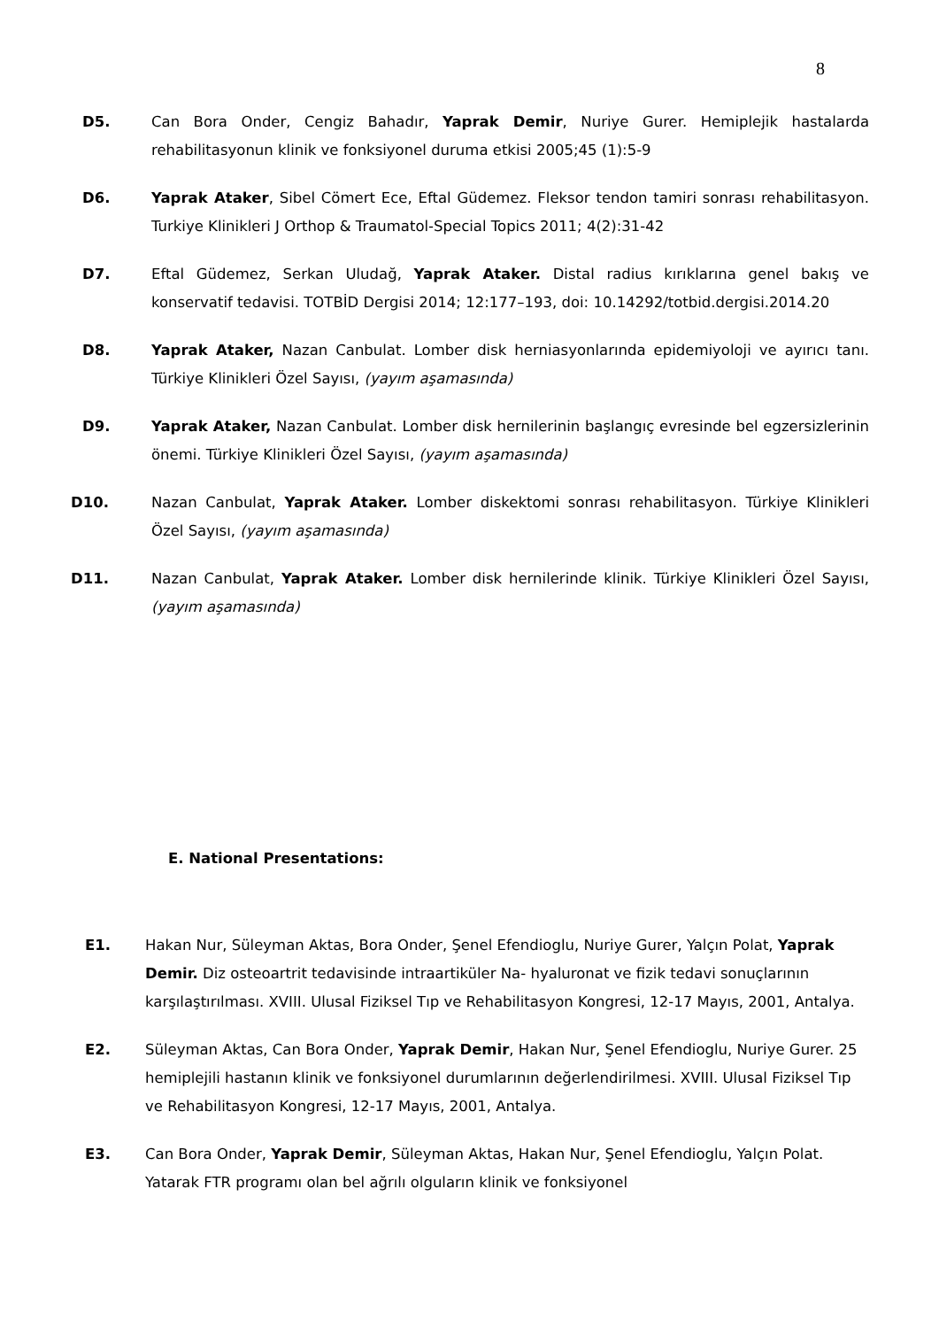8
D5. Can Bora Onder, Cengiz Bahadır, Yaprak Demir, Nuriye Gurer. Hemiplejik hastalarda rehabilitasyonun klinik ve fonksiyonel duruma etkisi 2005;45 (1):5-9
D6. Yaprak Ataker, Sibel Cömert Ece, Eftal Güdemez. Fleksor tendon tamiri sonrası rehabilitasyon. Turkiye Klinikleri J Orthop & Traumatol-Special Topics 2011; 4(2):31-42
D7. Eftal Güdemez, Serkan Uludağ, Yaprak Ataker. Distal radius kırıklarına genel bakış ve konservatif tedavisi. TOTBİD Dergisi 2014; 12:177–193, doi: 10.14292/totbid.dergisi.2014.20
D8. Yaprak Ataker, Nazan Canbulat. Lomber disk herniasyonlarında epidemiyoloji ve ayırıcı tanı. Türkiye Klinikleri Özel Sayısı, (yayım aşamasında)
D9. Yaprak Ataker, Nazan Canbulat. Lomber disk hernilerinin başlangıç evresinde bel egzersizlerinin önemi. Türkiye Klinikleri Özel Sayısı, (yayım aşamasında)
D10. Nazan Canbulat, Yaprak Ataker. Lomber diskektomi sonrası rehabilitasyon. Türkiye Klinikleri Özel Sayısı, (yayım aşamasında)
D11. Nazan Canbulat, Yaprak Ataker. Lomber disk hernilerinde klinik. Türkiye Klinikleri Özel Sayısı, (yayım aşamasında)
E. National Presentations:
E1. Hakan Nur, Süleyman Aktas, Bora Onder, Şenel Efendioglu, Nuriye Gurer, Yalçın Polat, Yaprak Demir. Diz osteoartrit tedavisinde intraartiküler Na- hyaluronat ve fizik tedavi sonuçlarının karşılaştırılması. XVIII. Ulusal Fiziksel Tıp ve Rehabilitasyon Kongresi, 12-17 Mayıs, 2001, Antalya.
E2. Süleyman Aktas, Can Bora Onder, Yaprak Demir, Hakan Nur, Şenel Efendioglu, Nuriye Gurer. 25 hemiplejili hastanın klinik ve fonksiyonel durumlarının değerlendirilmesi. XVIII. Ulusal Fiziksel Tıp ve Rehabilitasyon Kongresi, 12-17 Mayıs, 2001, Antalya.
E3. Can Bora Onder, Yaprak Demir, Süleyman Aktas, Hakan Nur, Şenel Efendioglu, Yalçın Polat. Yatarak FTR programı olan bel ağrılı olguların klinik ve fonksiyonel